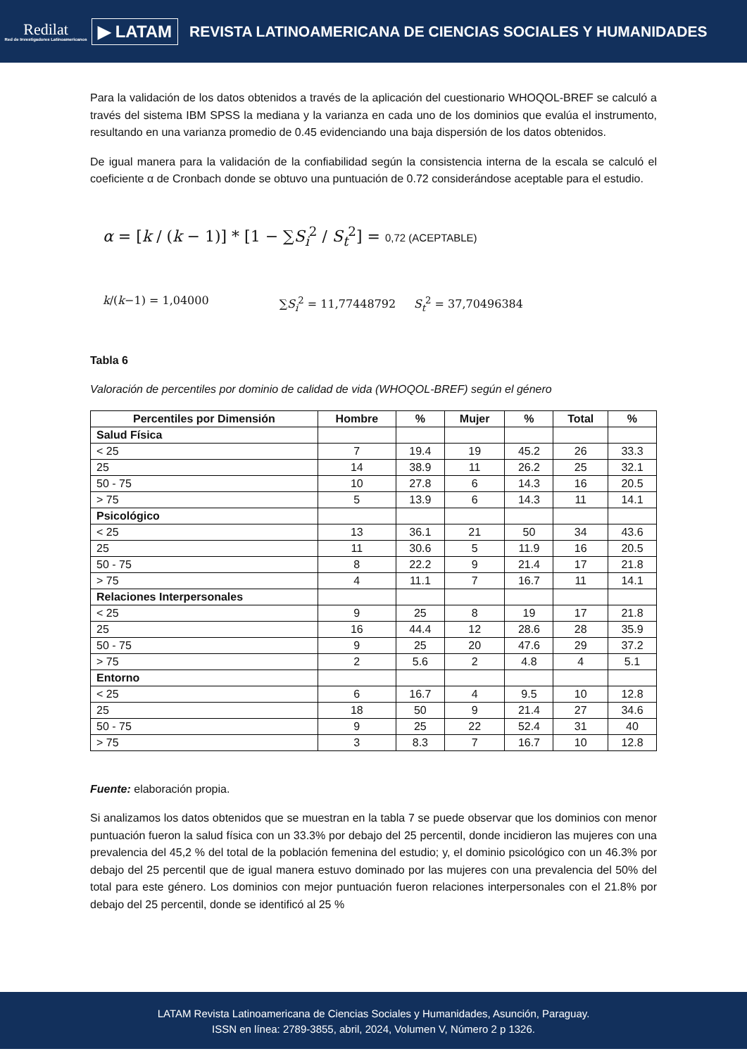Redilat
Red de Investigadores Latinoamericanos
▶ LATAM
REVISTA LATINOAMERICANA DE CIENCIAS SOCIALES Y HUMANIDADES
Para la validación de los datos obtenidos a través de la aplicación del cuestionario WHOQOL-BREF se calculó a través del sistema IBM SPSS la mediana y la varianza en cada uno de los dominios que evalúa el instrumento, resultando en una varianza promedio de 0.45 evidenciando una baja dispersión de los datos obtenidos.
De igual manera para la validación de la confiabilidad según la consistencia interna de la escala se calculó el coeficiente α de Cronbach donde se obtuvo una puntuación de 0.72 considerándose aceptable para el estudio.
α = [k / (k − 1)] * [1 − ∑S<sub>i</sub><sup>2</sup> / S<sub>t</sub><sup>2</sup>] = 0,72 (ACEPTABLE)
k/(k−1) = 1,04000 ∑S<sub>i</sub><sup>2</sup> = 11,77448792 S<sub>t</sub><sup>2</sup> = 37,70496384
Tabla 6
Valoración de percentiles por dominio de calidad de vida (WHOQOL-BREF) según el género
| Percentiles por Dimensión | Hombre | % | Mujer | % | Total | % |
| --- | --- | --- | --- | --- | --- | --- |
| Salud Física | | | | | | |
| < 25 | 7 | 19.4 | 19 | 45.2 | 26 | 33.3 |
| 25 | 14 | 38.9 | 11 | 26.2 | 25 | 32.1 |
| 50 - 75 | 10 | 27.8 | 6 | 14.3 | 16 | 20.5 |
| > 75 | 5 | 13.9 | 6 | 14.3 | 11 | 14.1 |
| Psicológico | | | | | | |
| < 25 | 13 | 36.1 | 21 | 50 | 34 | 43.6 |
| 25 | 11 | 30.6 | 5 | 11.9 | 16 | 20.5 |
| 50 - 75 | 8 | 22.2 | 9 | 21.4 | 17 | 21.8 |
| > 75 | 4 | 11.1 | 7 | 16.7 | 11 | 14.1 |
| Relaciones Interpersonales | | | | | | |
| < 25 | 9 | 25 | 8 | 19 | 17 | 21.8 |
| 25 | 16 | 44.4 | 12 | 28.6 | 28 | 35.9 |
| 50 - 75 | 9 | 25 | 20 | 47.6 | 29 | 37.2 |
| > 75 | 2 | 5.6 | 2 | 4.8 | 4 | 5.1 |
| Entorno | | | | | | |
| < 25 | 6 | 16.7 | 4 | 9.5 | 10 | 12.8 |
| 25 | 18 | 50 | 9 | 21.4 | 27 | 34.6 |
| 50 - 75 | 9 | 25 | 22 | 52.4 | 31 | 40 |
| > 75 | 3 | 8.3 | 7 | 16.7 | 10 | 12.8 |
Fuente: elaboración propia.
Si analizamos los datos obtenidos que se muestran en la tabla 7 se puede observar que los dominios con menor puntuación fueron la salud física con un 33.3% por debajo del 25 percentil, donde incidieron las mujeres con una prevalencia del 45,2 % del total de la población femenina del estudio; y, el dominio psicológico con un 46.3% por debajo del 25 percentil que de igual manera estuvo dominado por las mujeres con una prevalencia del 50% del total para este género. Los dominios con mejor puntuación fueron relaciones interpersonales con el 21.8% por debajo del 25 percentil, donde se identificó al 25 %
LATAM Revista Latinoamericana de Ciencias Sociales y Humanidades, Asunción, Paraguay.
ISSN en línea: 2789-3855, abril, 2024, Volumen V, Número 2 p 1326.